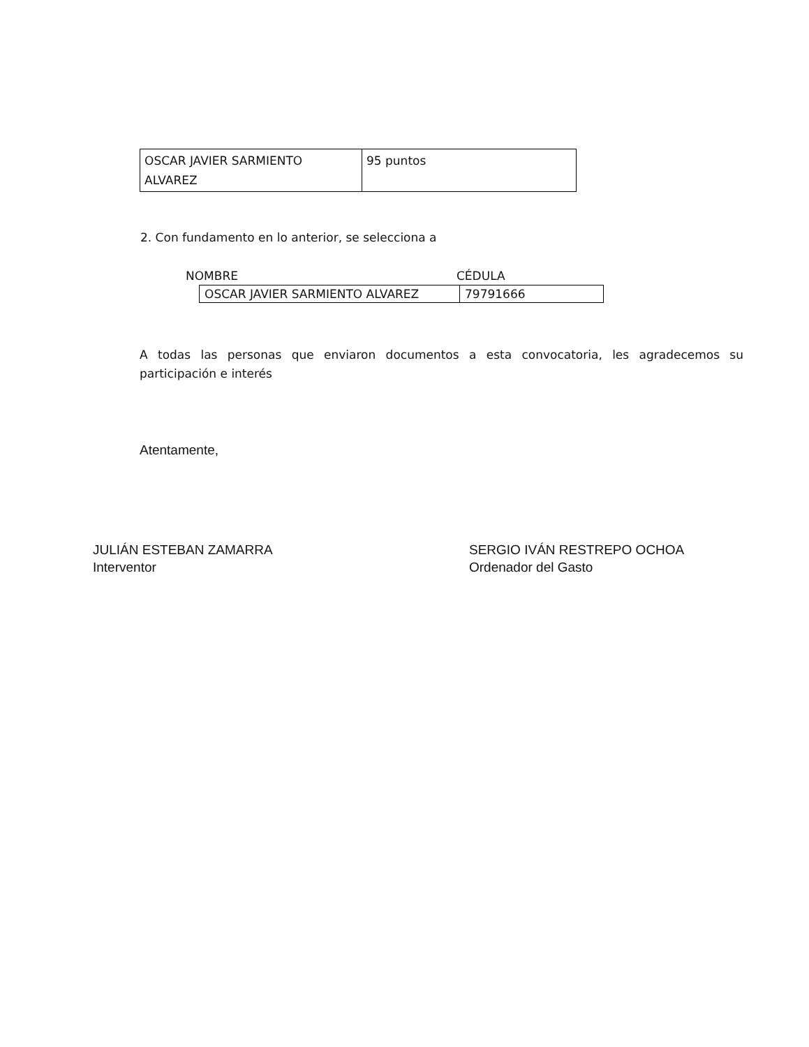| OSCAR JAVIER SARMIENTO ALVAREZ | 95 puntos |
2. Con fundamento en lo anterior, se selecciona a
NOMBRE CÉDULA
| OSCAR JAVIER SARMIENTO ALVAREZ | 79791666 |
A todas las personas que enviaron documentos a esta convocatoria, les agradecemos su participación e interés
Atentamente,
JULIÁN ESTEBAN ZAMARRA
Interventor
SERGIO IVÁN RESTREPO OCHOA
Ordenador del Gasto